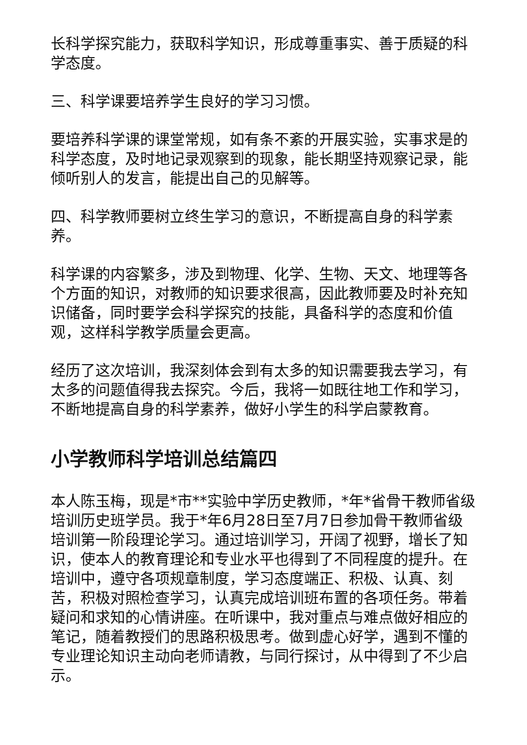长科学探究能力，获取科学知识，形成尊重事实、善于质疑的科学态度。
三、科学课要培养学生良好的学习习惯。
要培养科学课的课堂常规，如有条不紊的开展实验，实事求是的科学态度，及时地记录观察到的现象，能长期坚持观察记录，能倾听别人的发言，能提出自己的见解等。
四、科学教师要树立终生学习的意识，不断提高自身的科学素养。
科学课的内容繁多，涉及到物理、化学、生物、天文、地理等各个方面的知识，对教师的知识要求很高，因此教师要及时补充知识储备，同时要学会科学探究的技能，具备科学的态度和价值观，这样科学教学质量会更高。
经历了这次培训，我深刻体会到有太多的知识需要我去学习，有太多的问题值得我去探究。今后，我将一如既往地工作和学习，不断地提高自身的科学素养，做好小学生的科学启蒙教育。
小学教师科学培训总结篇四
本人陈玉梅，现是*市**实验中学历史教师，*年*省骨干教师省级培训历史班学员。我于*年6月28日至7月7日参加骨干教师省级培训第一阶段理论学习。通过培训学习，开阔了视野，增长了知识，使本人的教育理论和专业水平也得到了不同程度的提升。在培训中，遵守各项规章制度，学习态度端正、积极、认真、刻苦，积极对照检查学习，认真完成培训班布置的各项任务。带着疑问和求知的心情讲座。在听课中，我对重点与难点做好相应的笔记，随着教授们的思路积极思考。做到虚心好学，遇到不懂的专业理论知识主动向老师请教，与同行探讨，从中得到了不少启示。